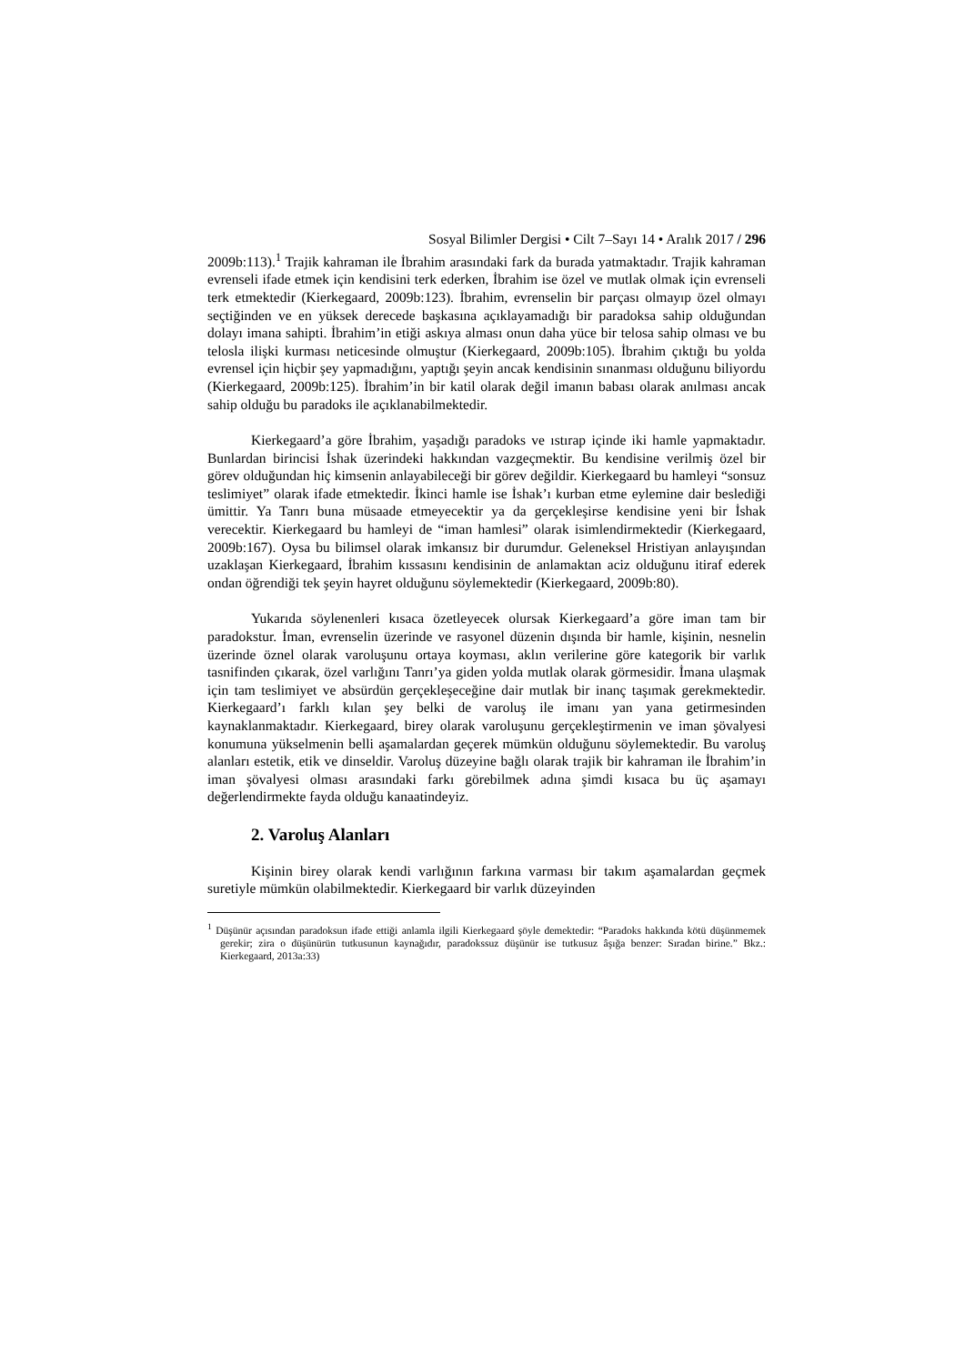Sosyal Bilimler Dergisi • Cilt 7–Sayı 14 • Aralık 2017 / 296
2009b:113).<sup>1</sup> Trajik kahraman ile İbrahim arasındaki fark da burada yatmaktadır. Trajik kahraman evrenseli ifade etmek için kendisini terk ederken, İbrahim ise özel ve mutlak olmak için evrenseli terk etmektedir (Kierkegaard, 2009b:123). İbrahim, evrenselin bir parçası olmayıp özel olmayı seçtiğinden ve en yüksek derecede başkasına açıklayamadığı bir paradoksa sahip olduğundan dolayı imana sahipti. İbrahim’in etiği askıya alması onun daha yüce bir telosa sahip olması ve bu telosla ilişki kurması neticesinde olmuştur (Kierkegaard, 2009b:105). İbrahim çıktığı bu yolda evrensel için hiçbir şey yapmadığını, yaptığı şeyin ancak kendisinin sınanması olduğunu biliyordu (Kierkegaard, 2009b:125). İbrahim’in bir katil olarak değil imanın babası olarak anılması ancak sahip olduğu bu paradoks ile açıklanabilmektedir.
Kierkegaard’a göre İbrahim, yaşadığı paradoks ve ıstırap içinde iki hamle yapmaktadır. Bunlardan birincisi İshak üzerindeki hakkından vazgeçmektir. Bu kendisine verilmiş özel bir görev olduğundan hiç kimsenin anlayabileceği bir görev değildir. Kierkegaard bu hamleyi “sonsuz teslimiyet” olarak ifade etmektedir. İkinci hamle ise İshak’ı kurban etme eylemine dair beslediği ümittir. Ya Tanrı buna müsaade etmeyecektir ya da gerçekleşirse kendisine yeni bir İshak verecektir. Kierkegaard bu hamleyi de “iman hamlesi” olarak isimlendirmektedir (Kierkegaard, 2009b:167). Oysa bu bilimsel olarak imkansız bir durumdur. Geleneksel Hristiyan anlayışından uzaklaşan Kierkegaard, İbrahim kıssasını kendisinin de anlamaktan aciz olduğunu itiraf ederek ondan öğrendiği tek şeyin hayret olduğunu söylemektedir (Kierkegaard, 2009b:80).
Yukarıda söylenenleri kısaca özetleyecek olursak Kierkegaard’a göre iman tam bir paradokstur. İman, evrenselin üzerinde ve rasyonel düzenin dışında bir hamle, kişinin, nesnelin üzerinde öznel olarak varoluşunu ortaya koyması, aklın verilerine göre kategorik bir varlık tasnifinden çıkarak, özel varlığını Tanrı’ya giden yolda mutlak olarak görmesidir. İmana ulaşmak için tam teslimiyet ve absürdün gerçekleşeceğine dair mutlak bir inanç taşımak gerekmektedir. Kierkegaard’ı farklı kılan şey belki de varoluş ile imanı yan yana getirmesinden kaynaklanmaktadır. Kierkegaard, birey olarak varoluşunu gerçekleştirmenin ve iman şövalyesi konumuna yükselmenin belli aşamalardan geçerek mümkün olduğunu söylemektedir. Bu varoluş alanları estetik, etik ve dinseldir. Varoluş düzeyine bağlı olarak trajik bir kahraman ile İbrahim’in iman şövalyesi olması arasındaki farkı görebilmek adına şimdi kısaca bu üç aşamayı değerlendirmekte fayda olduğu kanaatindeyiz.
2. Varoluş Alanları
Kişinin birey olarak kendi varlığının farkına varması bir takım aşamalardan geçmek suretiyle mümkün olabilmektedir. Kierkegaard bir varlık düzeyinden
<sup>1</sup> Düşünür açısından paradoksun ifade ettiği anlamla ilgili Kierkegaard şöyle demektedir: “Paradoks hakkında kötü düşünmemek gerekir; zira o düşünürün tutkusunun kaynağıdır, paradokssuz düşünür ise tutkusuz âşığa benzer: Sıradan birine.” Bkz.: Kierkegaard, 2013a:33)